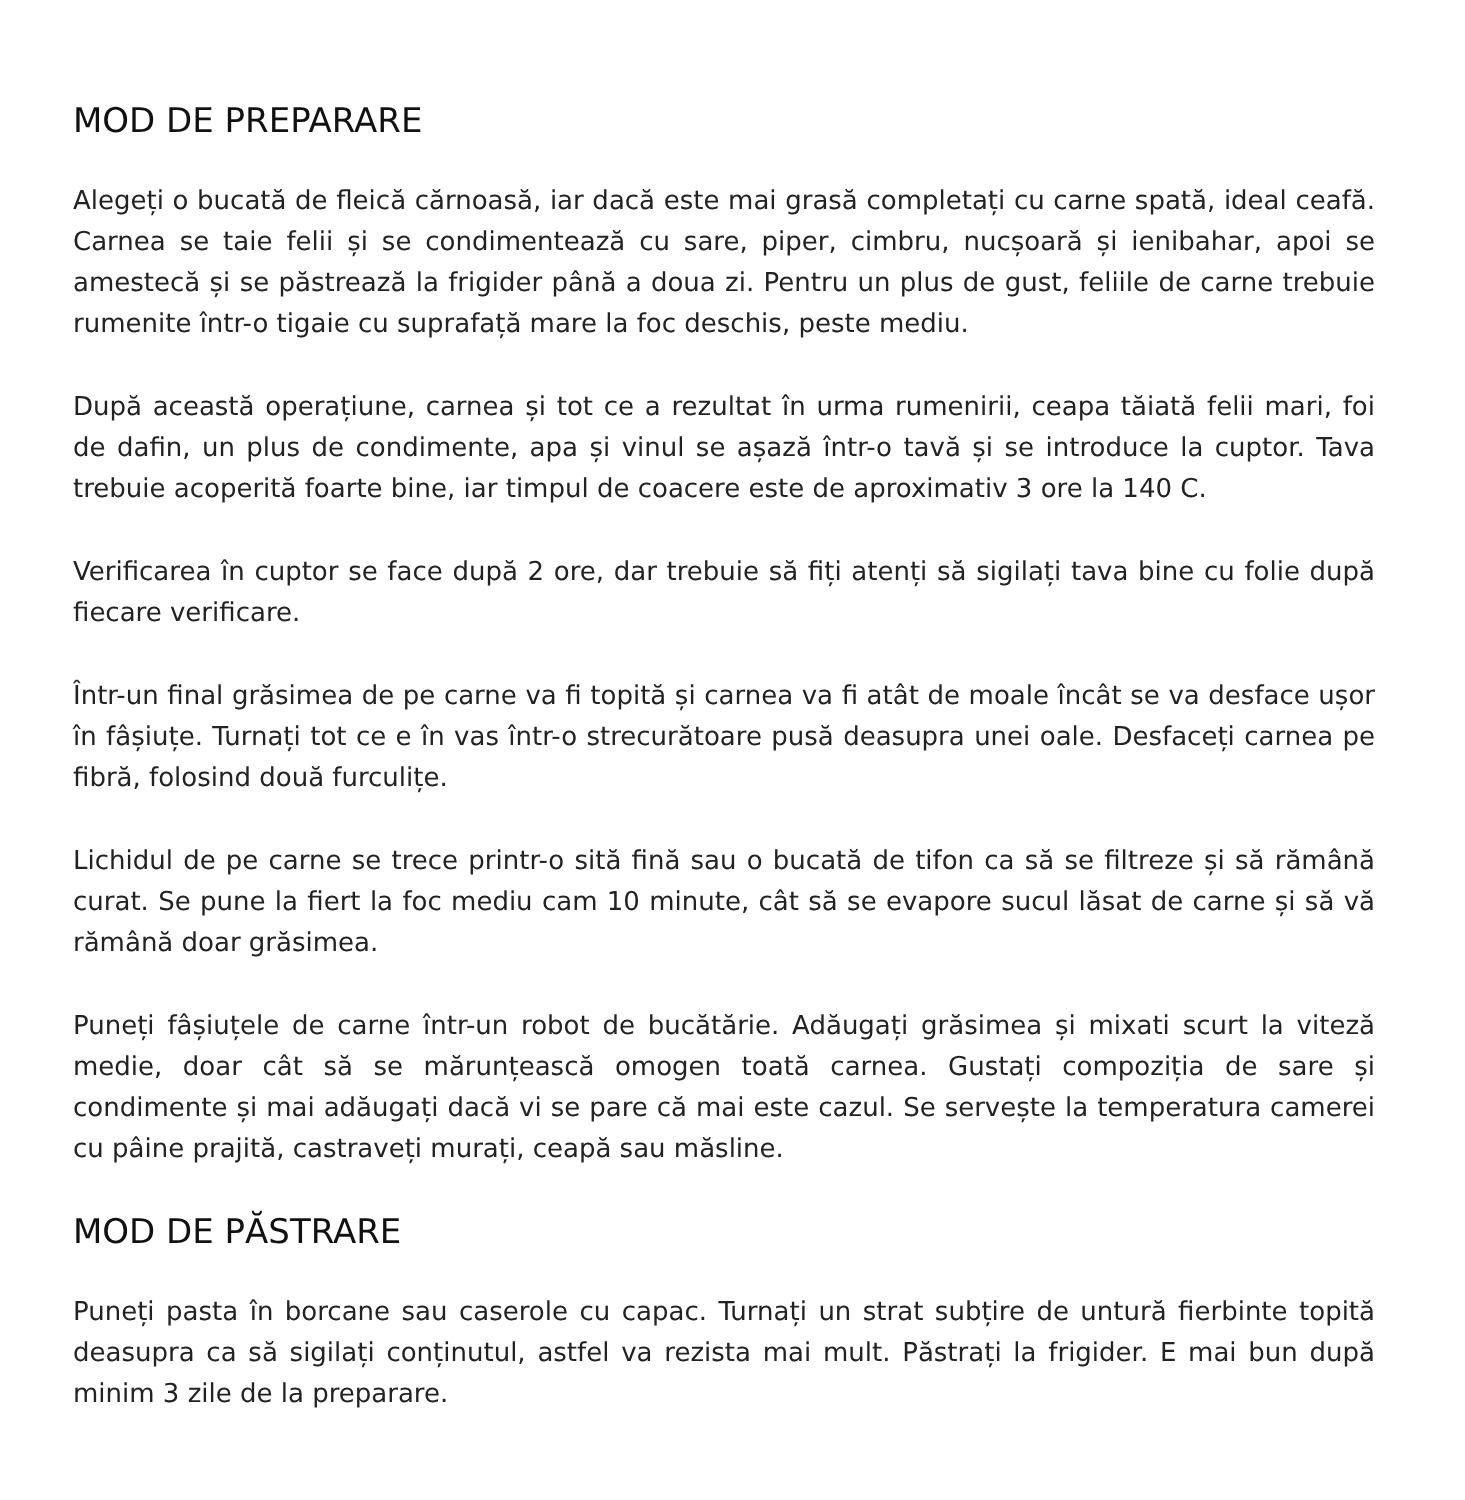MOD DE PREPARARE
Alegeți o bucată de fleică cărnoasă, iar dacă este mai grasă completați cu carne spată, ideal ceafă. Carnea se taie felii și se condimentează cu sare, piper, cimbru, nucșoară și ienibahar, apoi se amestecă și se păstrează la frigider până a doua zi. Pentru un plus de gust, feliile de carne trebuie rumenite într-o tigaie cu suprafață mare la foc deschis, peste mediu.
După această operațiune, carnea și tot ce a rezultat în urma rumenirii, ceapa tăiată felii mari, foi de dafin, un plus de condimente, apa și vinul se așază într-o tavă și se introduce la cuptor. Tava trebuie acoperită foarte bine, iar timpul de coacere este de aproximativ 3 ore la 140 C.
Verificarea în cuptor se face după 2 ore, dar trebuie să fiți atenți să sigilați tava bine cu folie după fiecare verificare.
Într-un final grăsimea de pe carne va fi topită și carnea va fi atât de moale încât se va desface ușor în fâșiuțe. Turnați tot ce e în vas într-o strecurătoare pusă deasupra unei oale. Desfaceți carnea pe fibră, folosind două furculițe.
Lichidul de pe carne se trece printr-o sită fină sau o bucată de tifon ca să se filtreze și să rămână curat. Se pune la fiert la foc mediu cam 10 minute, cât să se evapore sucul lăsat de carne și să vă rămână doar grăsimea.
Puneți fâșiuțele de carne într-un robot de bucătărie. Adăugați grăsimea și mixati scurt la viteză medie, doar cât să se mărunțească omogen toată carnea. Gustați compoziția de sare și condimente și mai adăugați dacă vi se pare că mai este cazul. Se servește la temperatura camerei cu pâine prajită, castraveți murați, ceapă sau măsline.
MOD DE PĂSTRARE
Puneți pasta în borcane sau caserole cu capac. Turnați un strat subțire de untură fierbinte topită deasupra ca să sigilați conținutul, astfel va rezista mai mult. Păstrați la frigider. E mai bun după minim 3 zile de la preparare.